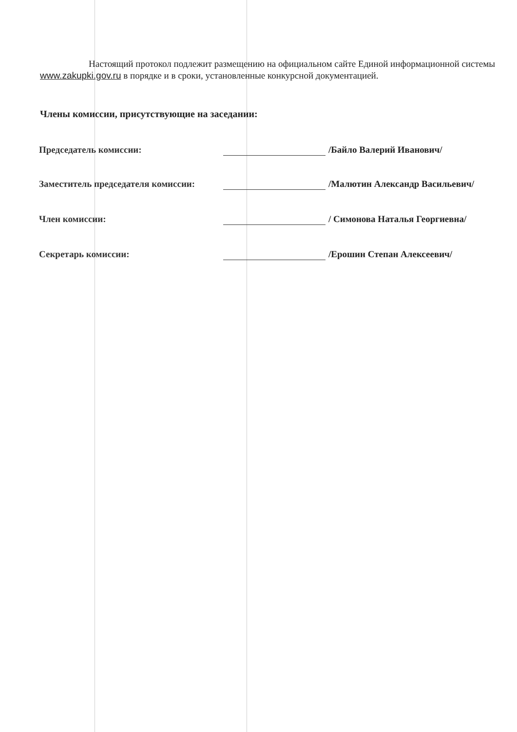Настоящий протокол подлежит размещению на официальном сайте Единой информационной системы www.zakupki.gov.ru в порядке и в сроки, установленные конкурсной документацией.
Члены комиссии, присутствующие на заседании:
Председатель комиссии: /Байло Валерий Иванович/
Заместитель председателя комиссии:
/Малютин Александр Васильевич/
Член комиссии: / Симонова Наталья Георгиевна/
Секретарь комиссии: /Ерошин Степан Алексеевич/